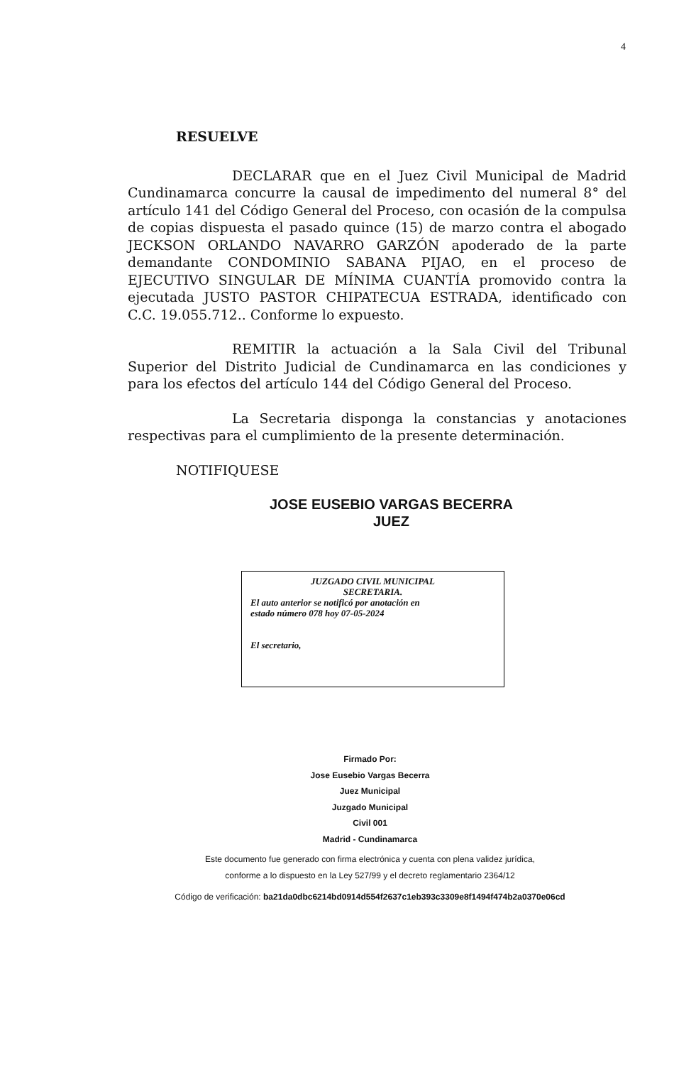4
RESUELVE
DECLARAR que en el Juez Civil Municipal de Madrid Cundinamarca concurre la causal de impedimento del numeral 8° del artículo 141 del Código General del Proceso, con ocasión de la compulsa de copias dispuesta el pasado quince (15) de marzo contra el abogado JECKSON ORLANDO NAVARRO GARZÓN apoderado de la parte demandante CONDOMINIO SABANA PIJAO, en el proceso de EJECUTIVO SINGULAR DE MÍNIMA CUANTÍA promovido contra la ejecutada JUSTO PASTOR CHIPATECUA ESTRADA, identificado con C.C. 19.055.712.. Conforme lo expuesto.
REMITIR la actuación a la Sala Civil del Tribunal Superior del Distrito Judicial de Cundinamarca en las condiciones y para los efectos del artículo 144 del Código General del Proceso.
La Secretaria disponga la constancias y anotaciones respectivas para el cumplimiento de la presente determinación.
NOTIFIQUESE
JOSE EUSEBIO VARGAS BECERRA
JUEZ
JUZGADO CIVIL MUNICIPAL
SECRETARIA.
El auto anterior se notificó por anotación en
estado número 078 hoy 07-05-2024
El secretario,
Firmado Por:
Jose Eusebio Vargas Becerra
Juez Municipal
Juzgado Municipal
Civil 001
Madrid - Cundinamarca
Este documento fue generado con firma electrónica y cuenta con plena validez jurídica,
conforme a lo dispuesto en la Ley 527/99 y el decreto reglamentario 2364/12
Código de verificación: ba21da0dbc6214bd0914d554f2637c1eb393c3309e8f1494f474b2a0370e06cd